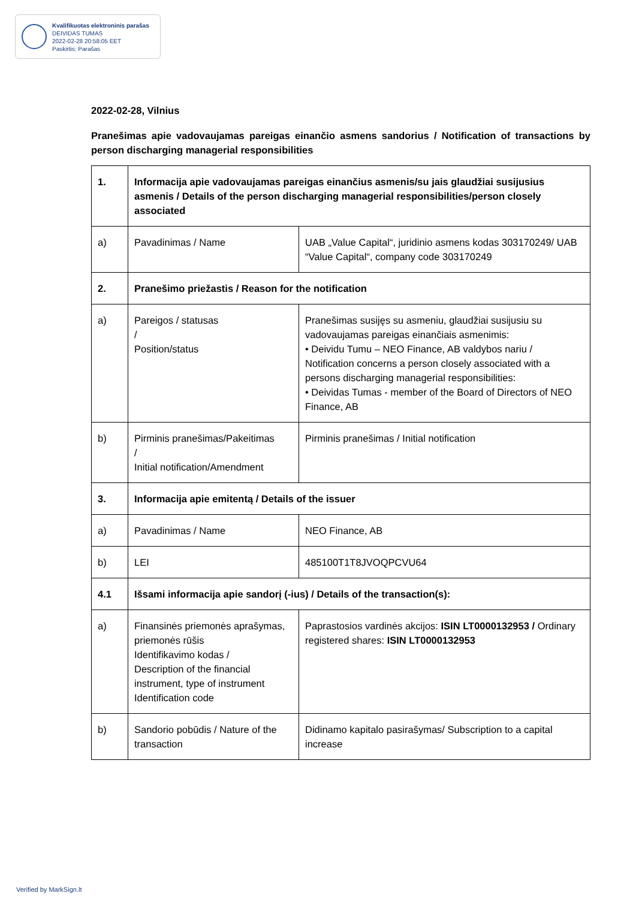Kvalifikuotas elektroninis parašas
DEIVIDAS TUMAS
2022-02-28 20:58:05 EET
Paskirtis: Parašas
2022-02-28, Vilnius
Pranešimas apie vadovaujamas pareigas einančio asmens sandorius / Notification of transactions by person discharging managerial responsibilities
| 1. | Informacija apie vadovaujamas pareigas einančius asmenis/su jais glaudžiai susijusius asmenis / Details of the person discharging managerial responsibilities/person closely associated | |
| a) | Pavadinimas / Name | UAB „Value Capital“, juridinio asmens kodas 303170249/ UAB “Value Capital“, company code 303170249 |
| 2. | Pranešimo priežastis / Reason for the notification | |
| a) | Pareigos / statusas / Position/status | Pranešimas susijęs su asmeniu, glaudžiai susijusiu su vadovaujamas pareigas einančiais asmenimis: • Deividu Tumu – NEO Finance, AB valdybos nariu / Notification concerns a person closely associated with a persons discharging managerial responsibilities: • Deividas Tumas - member of the Board of Directors of NEO Finance, AB |
| b) | Pirminis pranešimas/Pakeitimas / Initial notification/Amendment | Pirminis pranešimas / Initial notification |
| 3. | Informacija apie emitentą / Details of the issuer | |
| a) | Pavadinimas / Name | NEO Finance, AB |
| b) | LEI | 485100T1T8JVOQPCVU64 |
| 4.1 | Išsami informacija apie sandorį (-ius) / Details of the transaction(s): | |
| a) | Finansinės priemonės aprašymas, priemonės rūšis Identifikavimo kodas / Description of the financial instrument, type of instrument Identification code | Paprastosios vardinės akcijos: ISIN LT0000132953 / Ordinary registered shares: ISIN LT0000132953 |
| b) | Sandorio pobūdis / Nature of the transaction | Didinamo kapitalo pasirašymas/ Subscription to a capital increase |
Verified by MarkSign.lt